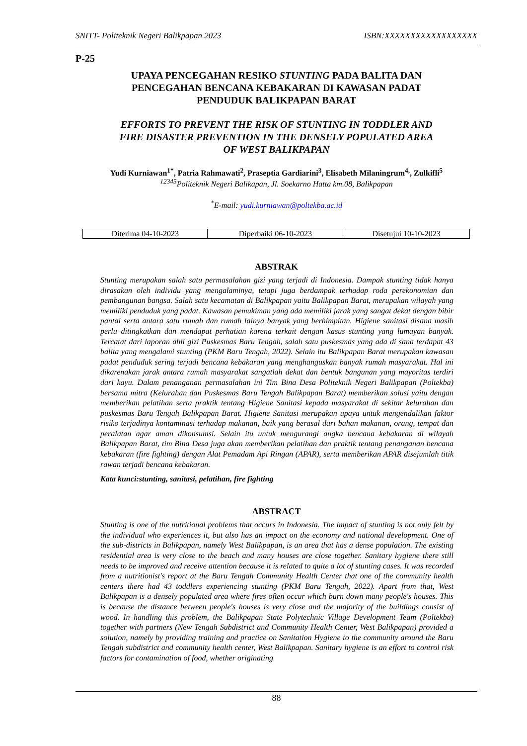SNITT- Politeknik Negeri Balikpapan 2023 ISBN:XXXXXXXXXXXXXXXXXX
P-25
UPAYA PENCEGAHAN RESIKO STUNTING PADA BALITA DAN
PENCEGAHAN BENCANA KEBAKARAN DI KAWASAN PADAT
PENDUDUK BALIKPAPAN BARAT
EFFORTS TO PREVENT THE RISK OF STUNTING IN TODDLER AND
FIRE DISASTER PREVENTION IN THE DENSELY POPULATED AREA
OF WEST BALIKPAPAN
Yudi Kurniawan<sup>1*</sup>, Patria Rahmawati<sup>2</sup>, Praseptia Gardiarini<sup>3</sup>, Elisabeth Milaningrum<sup>4,</sup>, Zulkifli<sup>5</sup>
<sup>12345</sup>Politeknik Negeri Balikapan, Jl. Soekarno Hatta km.08, Balikpapan
<sup>*</sup> E-mail: yudi.kurniawan@poltekba.ac.id
| Diterima 04-10-2023 | Diperbaiki 06-10-2023 | Disetujui 10-10-2023 |
ABSTRAK
Stunting merupakan salah satu permasalahan gizi yang terjadi di Indonesia. Dampak stunting tidak hanya dirasakan oleh individu yang mengalaminya, tetapi juga berdampak terhadap roda perekonomian dan pembangunan bangsa. Salah satu kecamatan di Balikpapan yaitu Balikpapan Barat, merupakan wilayah yang memiliki penduduk yang padat. Kawasan pemukiman yang ada memiliki jarak yang sangat dekat dengan bibir pantai serta antara satu rumah dan rumah lainya banyak yang berhimpitan. Higiene sanitasi disana masih perlu ditingkatkan dan mendapat perhatian karena terkait dengan kasus stunting yang lumayan banyak. Tercatat dari laporan ahli gizi Puskesmas Baru Tengah, salah satu puskesmas yang ada di sana terdapat 43 balita yang mengalami stunting (PKM Baru Tengah, 2022). Selain itu Balikpapan Barat merupakan kawasan padat penduduk sering terjadi bencana kebakaran yang menghanguskan banyak rumah masyarakat. Hal ini dikarenakan jarak antara rumah masyarakat sangatlah dekat dan bentuk bangunan yang mayoritas terdiri dari kayu. Dalam penanganan permasalahan ini Tim Bina Desa Politeknik Negeri Balikpapan (Poltekba) bersama mitra (Kelurahan dan Puskesmas Baru Tengah Balikpapan Barat) memberikan solusi yaitu dengan memberikan pelatihan serta praktik tentang Higiene Sanitasi kepada masyarakat di sekitar kelurahan dan puskesmas Baru Tengah Balikpapan Barat. Higiene Sanitasi merupakan upaya untuk mengendalikan faktor risiko terjadinya kontaminasi terhadap makanan, baik yang berasal dari bahan makanan, orang, tempat dan peralatan agar aman dikonsumsi. Selain itu untuk mengurangi angka bencana kebakaran di wilayah Balikpapan Barat, tim Bina Desa juga akan memberikan pelatihan dan praktik tentang penanganan bencana kebakaran (fire fighting) dengan Alat Pemadam Api Ringan (APAR), serta memberikan APAR disejumlah titik rawan terjadi bencana kebakaran.
Kata kunci:stunting, sanitasi, pelatihan, fire fighting
ABSTRACT
Stunting is one of the nutritional problems that occurs in Indonesia. The impact of stunting is not only felt by the individual who experiences it, but also has an impact on the economy and national development. One of the sub-districts in Balikpapan, namely West Balikpapan, is an area that has a dense population. The existing residential area is very close to the beach and many houses are close together. Sanitary hygiene there still needs to be improved and receive attention because it is related to quite a lot of stunting cases. It was recorded from a nutritionist's report at the Baru Tengah Community Health Center that one of the community health centers there had 43 toddlers experiencing stunting (PKM Baru Tengah, 2022). Apart from that, West Balikpapan is a densely populated area where fires often occur which burn down many people's houses. This is because the distance between people's houses is very close and the majority of the buildings consist of wood. In handling this problem, the Balikpapan State Polytechnic Village Development Team (Poltekba) together with partners (New Tengah Subdistrict and Community Health Center, West Balikpapan) provided a solution, namely by providing training and practice on Sanitation Hygiene to the community around the Baru Tengah subdistrict and community health center, West Balikpapan. Sanitary hygiene is an effort to control risk factors for contamination of food, whether originating
88